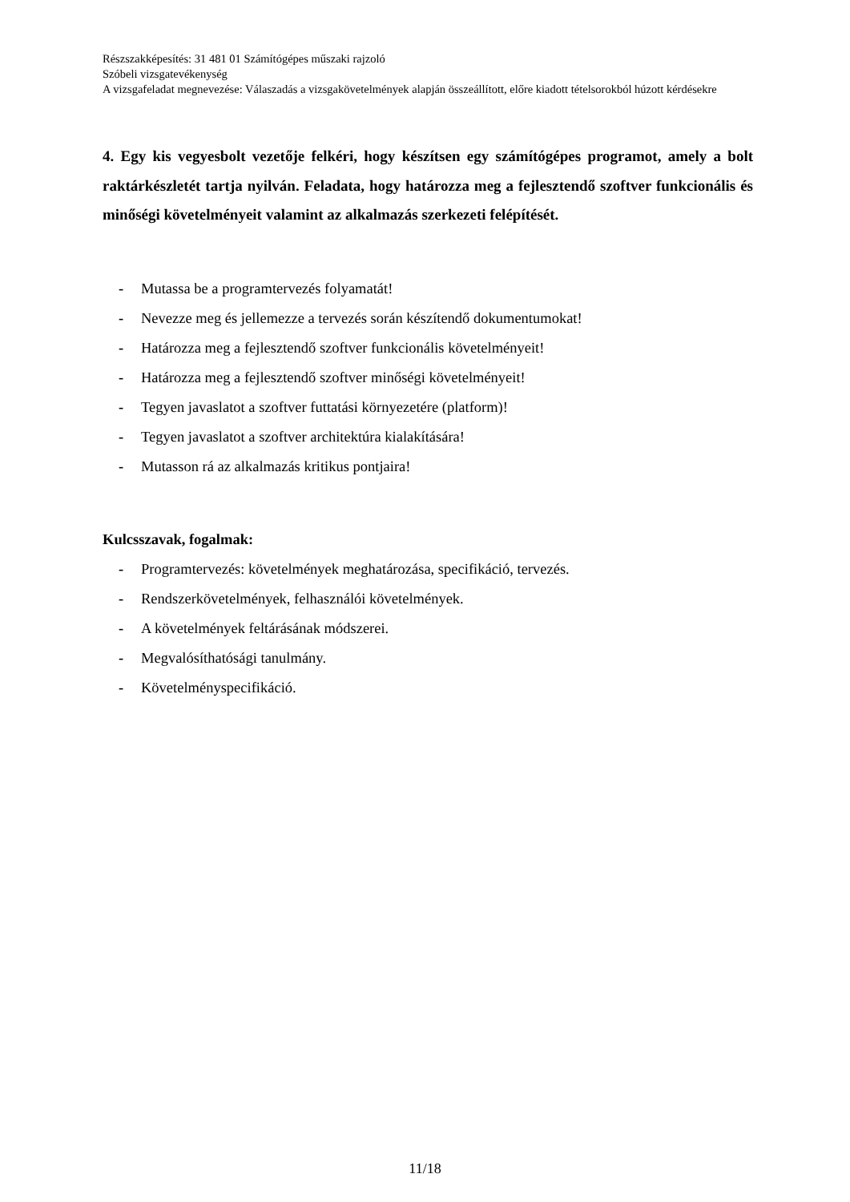Részszakképesítés: 31 481 01 Számítógépes műszaki rajzoló
Szóbeli vizsgatevékenység
A vizsgafeladat megnevezése: Válaszadás a vizsgakövetelmények alapján összeállított, előre kiadott tételsorokból húzott kérdésekre
4. Egy kis vegyesbolt vezetője felkéri, hogy készítsen egy számítógépes programot, amely a bolt raktárkészletét tartja nyilván. Feladata, hogy határozza meg a fejlesztendő szoftver funkcionális és minőségi követelményeit valamint az alkalmazás szerkezeti felépítését.
- Mutassa be a programtervezés folyamatát!
- Nevezze meg és jellemezze a tervezés során készítendő dokumentumokat!
- Határozza meg a fejlesztendő szoftver funkcionális követelményeit!
- Határozza meg a fejlesztendő szoftver minőségi követelményeit!
- Tegyen javaslatot a szoftver futtatási környezetére (platform)!
- Tegyen javaslatot a szoftver architektúra kialakítására!
- Mutasson rá az alkalmazás kritikus pontjaira!
Kulcsszavak, fogalmak:
- Programtervezés: követelmények meghatározása, specifikáció, tervezés.
- Rendszerkövetelmények, felhasználói követelmények.
- A követelmények feltárásának módszerei.
- Megvalósíthatósági tanulmány.
- Követelményspecifikáció.
11/18